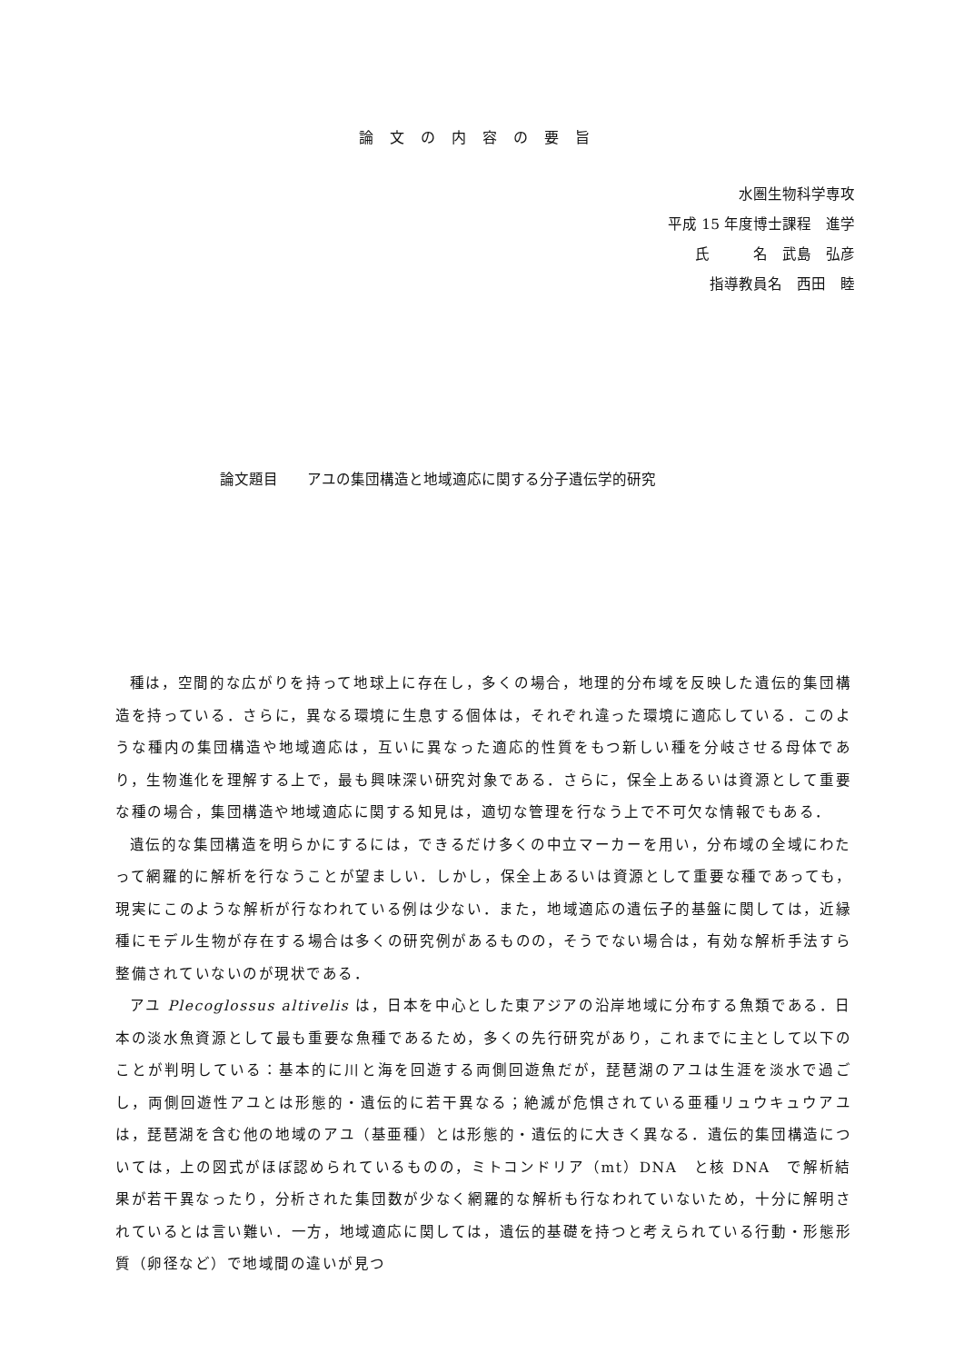論文の内容の要旨
水圏生物科学専攻
平成 15 年度博士課程　進学
氏　　　名　武島　弘彦
指導教員名　西田　睦
論文題目　　アユの集団構造と地域適応に関する分子遺伝学的研究
種は，空間的な広がりを持って地球上に存在し，多くの場合，地理的分布域を反映した遺伝的集団構造を持っている．さらに，異なる環境に生息する個体は，それぞれ違った環境に適応している．このような種内の集団構造や地域適応は，互いに異なった適応的性質をもつ新しい種を分岐させる母体であり，生物進化を理解する上で，最も興味深い研究対象である．さらに，保全上あるいは資源として重要な種の場合，集団構造や地域適応に関する知見は，適切な管理を行なう上で不可欠な情報でもある．
遺伝的な集団構造を明らかにするには，できるだけ多くの中立マーカーを用い，分布域の全域にわたって網羅的に解析を行なうことが望ましい．しかし，保全上あるいは資源として重要な種であっても，現実にこのような解析が行なわれている例は少ない．また，地域適応の遺伝子的基盤に関しては，近縁種にモデル生物が存在する場合は多くの研究例があるものの，そうでない場合は，有効な解析手法すら整備されていないのが現状である．
アユ Plecoglossus altivelis は，日本を中心とした東アジアの沿岸地域に分布する魚類である．日本の淡水魚資源として最も重要な魚種であるため，多くの先行研究があり，これまでに主として以下のことが判明している：基本的に川と海を回遊する両側回遊魚だが，琵琶湖のアユは生涯を淡水で過ごし，両側回遊性アユとは形態的・遺伝的に若干異なる；絶滅が危惧されている亜種リュウキュウアユは，琵琶湖を含む他の地域のアユ（基亜種）とは形態的・遺伝的に大きく異なる．遺伝的集団構造については，上の図式がほぼ認められているものの，ミトコンドリア（mt）DNA　と核 DNA　で解析結果が若干異なったり，分析された集団数が少なく網羅的な解析も行なわれていないため，十分に解明されているとは言い難い．一方，地域適応に関しては，遺伝的基礎を持つと考えられている行動・形態形質（卵径など）で地域間の違いが見つ